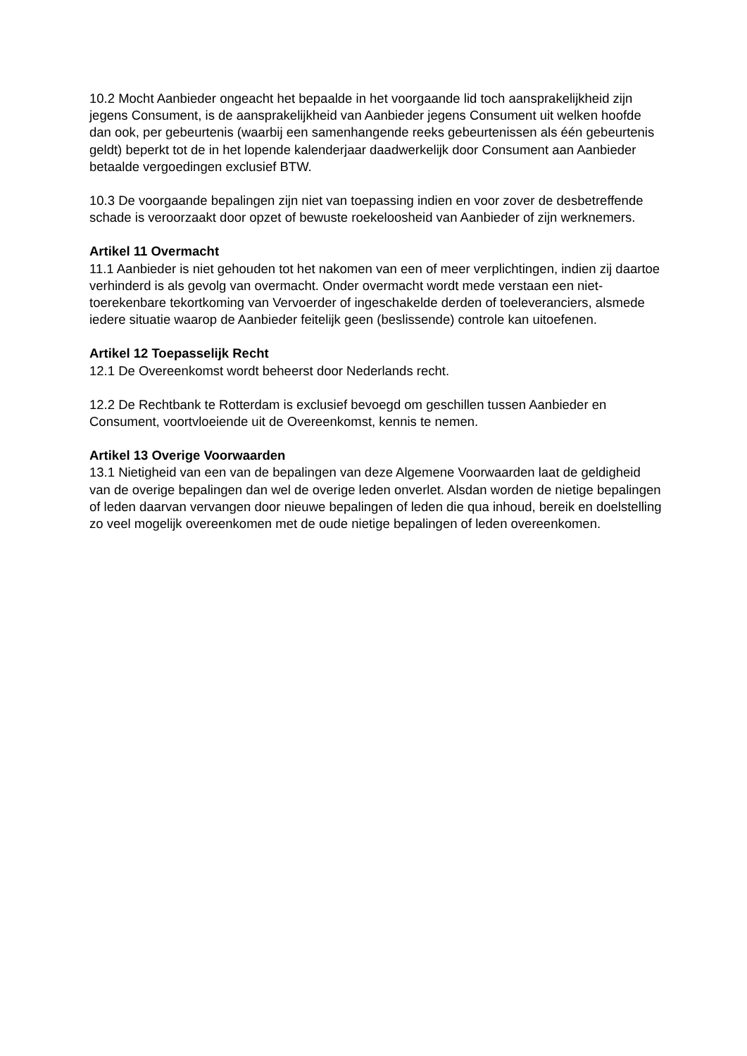10.2 Mocht Aanbieder ongeacht het bepaalde in het voorgaande lid toch aansprakelijkheid zijn jegens Consument, is de aansprakelijkheid van Aanbieder jegens Consument uit welken hoofde dan ook, per gebeurtenis (waarbij een samenhangende reeks gebeurtenissen als één gebeurtenis geldt) beperkt tot de in het lopende kalenderjaar daadwerkelijk door Consument aan Aanbieder betaalde vergoedingen exclusief BTW.
10.3 De voorgaande bepalingen zijn niet van toepassing indien en voor zover de desbetreffende schade is veroorzaakt door opzet of bewuste roekeloosheid van Aanbieder of zijn werknemers.
Artikel 11 Overmacht
11.1 Aanbieder is niet gehouden tot het nakomen van een of meer verplichtingen, indien zij daartoe verhinderd is als gevolg van overmacht. Onder overmacht wordt mede verstaan een niet-toerekenbare tekortkoming van Vervoerder of ingeschakelde derden of toeleveranciers, alsmede iedere situatie waarop de Aanbieder feitelijk geen (beslissende) controle kan uitoefenen.
Artikel 12 Toepasselijk Recht
12.1 De Overeenkomst wordt beheerst door Nederlands recht.
12.2 De Rechtbank te Rotterdam is exclusief bevoegd om geschillen tussen Aanbieder en Consument, voortvloeiende uit de Overeenkomst, kennis te nemen.
Artikel 13 Overige Voorwaarden
13.1 Nietigheid van een van de bepalingen van deze Algemene Voorwaarden laat de geldigheid van de overige bepalingen dan wel de overige leden onverlet. Alsdan worden de nietige bepalingen of leden daarvan vervangen door nieuwe bepalingen of leden die qua inhoud, bereik en doelstelling zo veel mogelijk overeenkomen met de oude nietige bepalingen of leden overeenkomen.